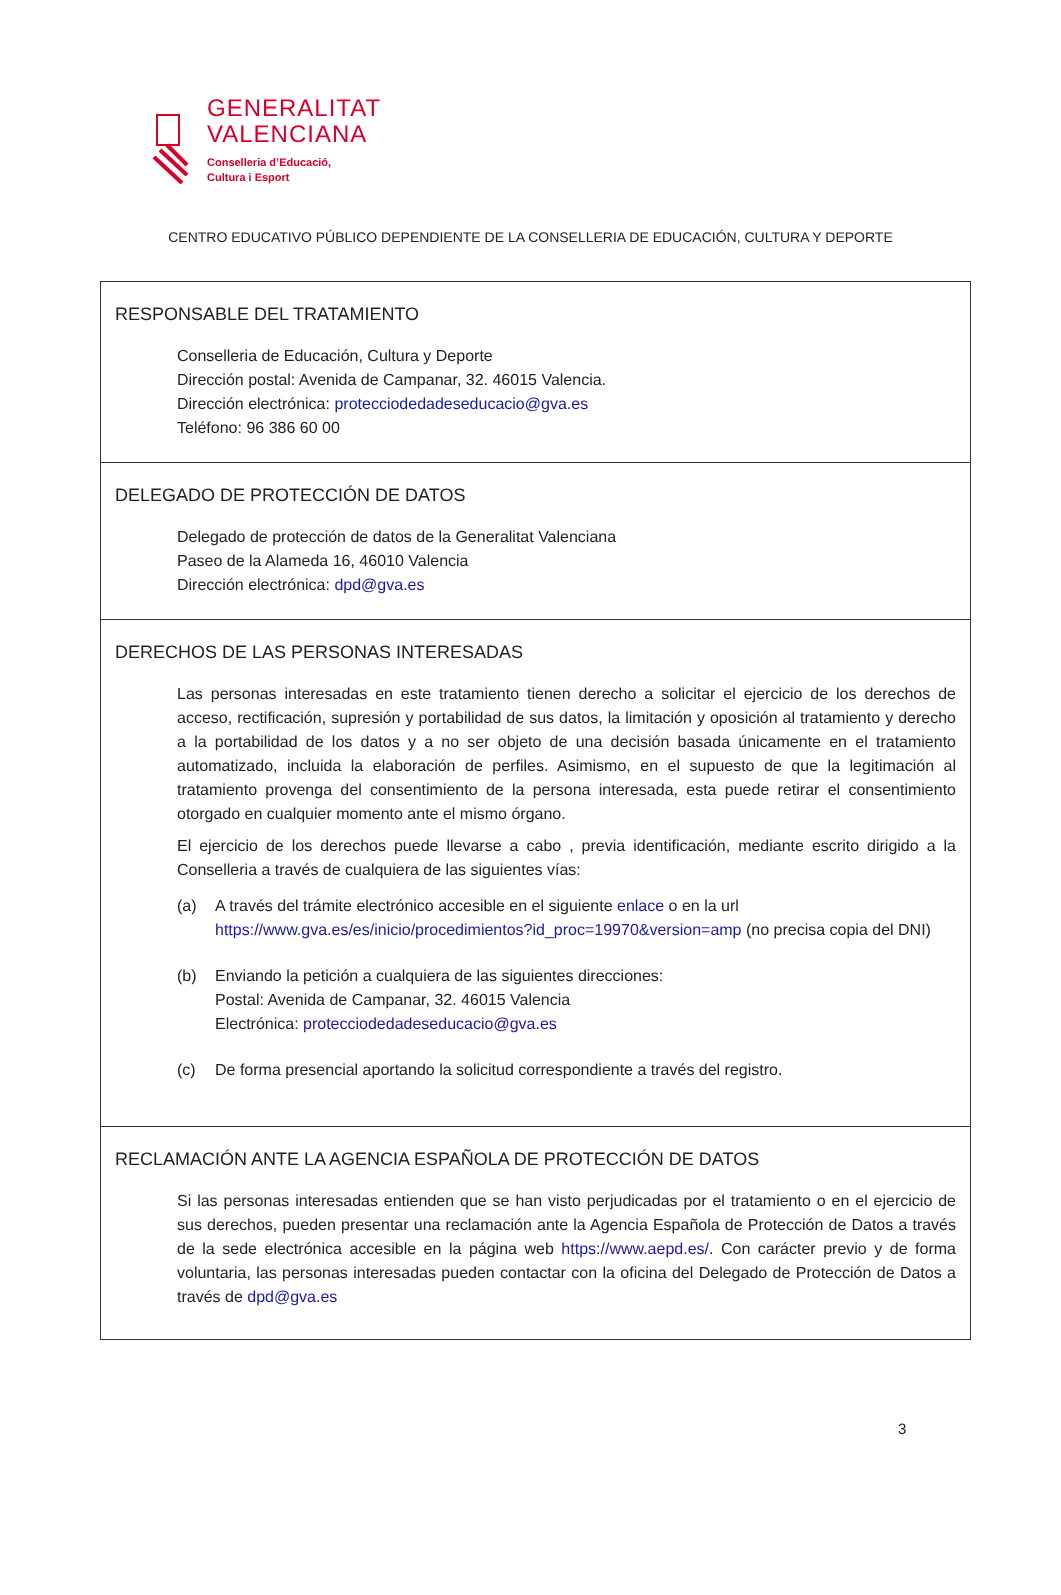GENERALITAT
VALENCIANA
Conselleria d’Educació,
Cultura i Esport
CENTRO EDUCATIVO PÚBLICO DEPENDIENTE DE LA CONSELLERIA DE EDUCACIÓN, CULTURA Y DEPORTE
| RESPONSABLE DEL TRATAMIENTO Conselleria de Educación, Cultura y Deporte Dirección postal: Avenida de Campanar, 32. 46015 Valencia. Dirección electrónica: protecciodedadeseducacio@gva.es Teléfono: 96 386 60 00 |
| DELEGADO DE PROTECCIÓN DE DATOS Delegado de protección de datos de la Generalitat Valenciana Paseo de la Alameda 16, 46010 Valencia Dirección electrónica: dpd@gva.es |
| DERECHOS DE LAS PERSONAS INTERESADAS Las personas interesadas en este tratamiento tienen derecho a solicitar el ejercicio de los derechos de acceso, rectificación, supresión y portabilidad de sus datos, la limitación y oposición al tratamiento y derecho a la portabilidad de los datos y a no ser objeto de una decisión basada únicamente en el tratamiento automatizado, incluida la elaboración de perfiles. Asimismo, en el supuesto de que la legitimación al tratamiento provenga del consentimiento de la persona interesada, esta puede retirar el consentimiento otorgado en cualquier momento ante el mismo órgano. El ejercicio de los derechos puede llevarse a cabo , previa identificación, mediante escrito dirigido a la Conselleria a través de cualquiera de las siguientes vías: (a) A través del trámite electrónico accesible en el siguiente enlace o en la url https://www.gva.es/es/inicio/procedimientos?id_proc=19970&version=amp (no precisa copia del DNI) (b) Enviando la petición a cualquiera de las siguientes direcciones: Postal: Avenida de Campanar, 32. 46015 Valencia Electrónica: protecciodedadeseducacio@gva.es (c) De forma presencial aportando la solicitud correspondiente a través del registro. |
| RECLAMACIÓN ANTE LA AGENCIA ESPAÑOLA DE PROTECCIÓN DE DATOS Si las personas interesadas entienden que se han visto perjudicadas por el tratamiento o en el ejercicio de sus derechos, pueden presentar una reclamación ante la Agencia Española de Protección de Datos a través de la sede electrónica accesible en la página web https://www.aepd.es/ . Con carácter previo y de forma voluntaria, las personas interesadas pueden contactar con la oficina del Delegado de Protección de Datos a través de dpd@gva.es |
3